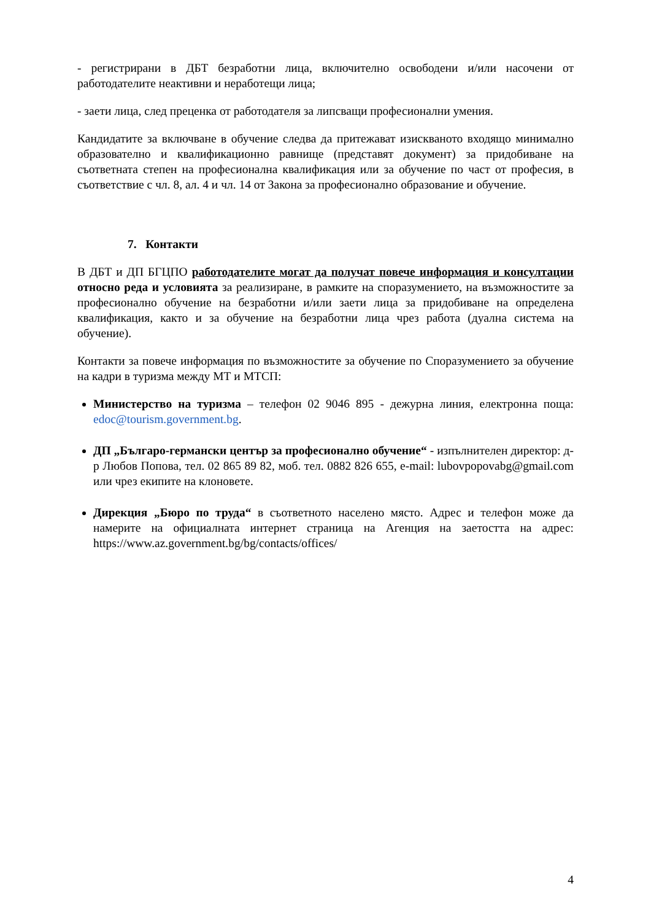- регистрирани в ДБТ безработни лица, включително освободени и/или насочени от работодателите неактивни и неработещи лица;
- заети лица, след преценка от работодателя за липсващи професионални умения.
Кандидатите за включване в обучение следва да притежават изискваното входящо минимално образователно и квалификационно равнище (представят документ) за придобиване на съответната степен на професионална квалификация или за обучение по част от професия, в съответствие с чл. 8, ал. 4 и чл. 14 от Закона за професионално образование и обучение.
7. Контакти
В ДБТ и ДП БГЦПО работодателите могат да получат повече информация и консултации относно реда и условията за реализиране, в рамките на споразумението, на възможностите за професионално обучение на безработни и/или заети лица за придобиване на определена квалификация, както и за обучение на безработни лица чрез работа (дуална система на обучение).
Контакти за повече информация по възможностите за обучение по Споразумението за обучение на кадри в туризма между МТ и МТСП:
Министерство на туризма – телефон 02 9046 895 - дежурна линия, електронна поща: edoc@tourism.government.bg.
ДП „Българо-германски център за професионално обучение“ - изпълнителен директор: д-р Любов Попова, тел. 02 865 89 82, моб. тел. 0882 826 655, e-mail: lubovpopovabg@gmail.com или чрез екипите на клоновете.
Дирекция „Бюро по труда“ в съответното населено място. Адрес и телефон може да намерите на официалната интернет страница на Агенция на заетостта на адрес: https://www.az.government.bg/bg/contacts/offices/
4